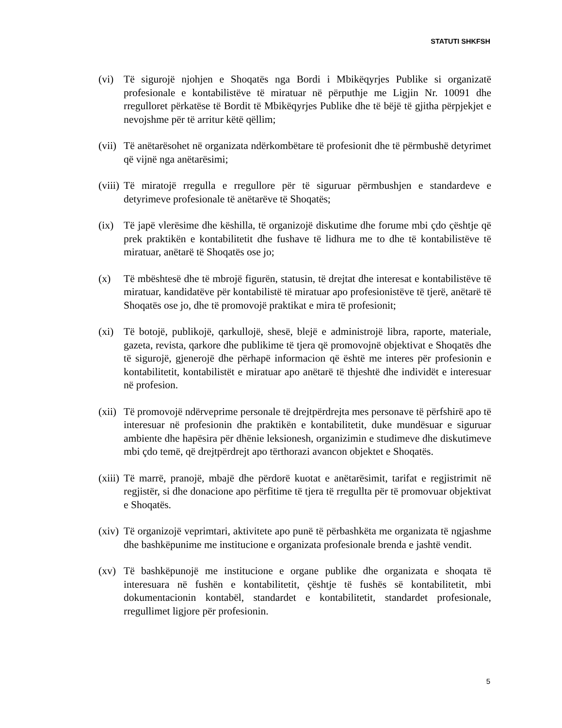STATUTI SHKFSH
(vi) Të sigurojë njohjen e Shoqatës nga Bordi i Mbikëqyrjes Publike si organizatë profesionale e kontabilistëve të miratuar në përputhje me Ligjin Nr. 10091 dhe rregulloret përkatëse të Bordit të Mbikëqyrjes Publike dhe të bëjë të gjitha përpjekjet e nevojshme për të arritur këtë qëllim;
(vii)
Të anëtarësohet në organizata ndërkombëtare të profesionit dhe të përmbushë detyrimet që vijnë nga anëtarësimi;
(viii)
Të miratojë rregulla e rregullore për të siguruar përmbushjen e standardeve e detyrimeve profesionale të anëtarëve të Shoqatës;
(ix) Të japë vlerësime dhe këshilla, të organizojë diskutime dhe forume mbi çdo çështje që prek praktikën e kontabilitetit dhe fushave të lidhura me to dhe të kontabilistëve të miratuar, anëtarë të Shoqatës ose jo;
(x) Të mbështesë dhe të mbrojë figurën, statusin, të drejtat dhe interesat e kontabilistëve të miratuar, kandidatëve për kontabilistë të miratuar apo profesionistëve të tjerë, anëtarë të Shoqatës ose jo, dhe të promovojë praktikat e mira të profesionit;
(xi) Të botojë, publikojë, qarkullojë, shesë, blejë e administrojë libra, raporte, materiale, gazeta, revista, qarkore dhe publikime të tjera që promovojnë objektivat e Shoqatës dhe të sigurojë, gjenerojë dhe përhapë informacion që është me interes për profesionin e kontabilitetit, kontabilistët e miratuar apo anëtarë të thjeshtë dhe individët e interesuar në profesion.
(xii)
Të promovojë ndërveprime personale të drejtpërdrejta mes personave të përfshirë apo të interesuar në profesionin dhe praktikën e kontabilitetit, duke mundësuar e siguruar ambiente dhe hapësira për dhënie leksionesh, organizimin e studimeve dhe diskutimeve mbi çdo temë, që drejtpërdrejt apo tërthorazi avancon objektet e Shoqatës.
(xiii)
Të marrë, pranojë, mbajë dhe përdorë kuotat e anëtarësimit, tarifat e regjistrimit në regjistër, si dhe donacione apo përfitime të tjera të rregullta për të promovuar objektivat e Shoqatës.
(xiv)
Të organizojë veprimtari, aktivitete apo punë të përbashkëta me organizata të ngjashme dhe bashkëpunime me institucione e organizata profesionale brenda e jashtë vendit.
(xv) Të bashkëpunojë me institucione e organe publike dhe organizata e shoqata të interesuara në fushën e kontabilitetit, çështje të fushës së kontabilitetit, mbi dokumentacionin kontabël, standardet e kontabilitetit, standardet profesionale, rregullimet ligjore për profesionin.
5